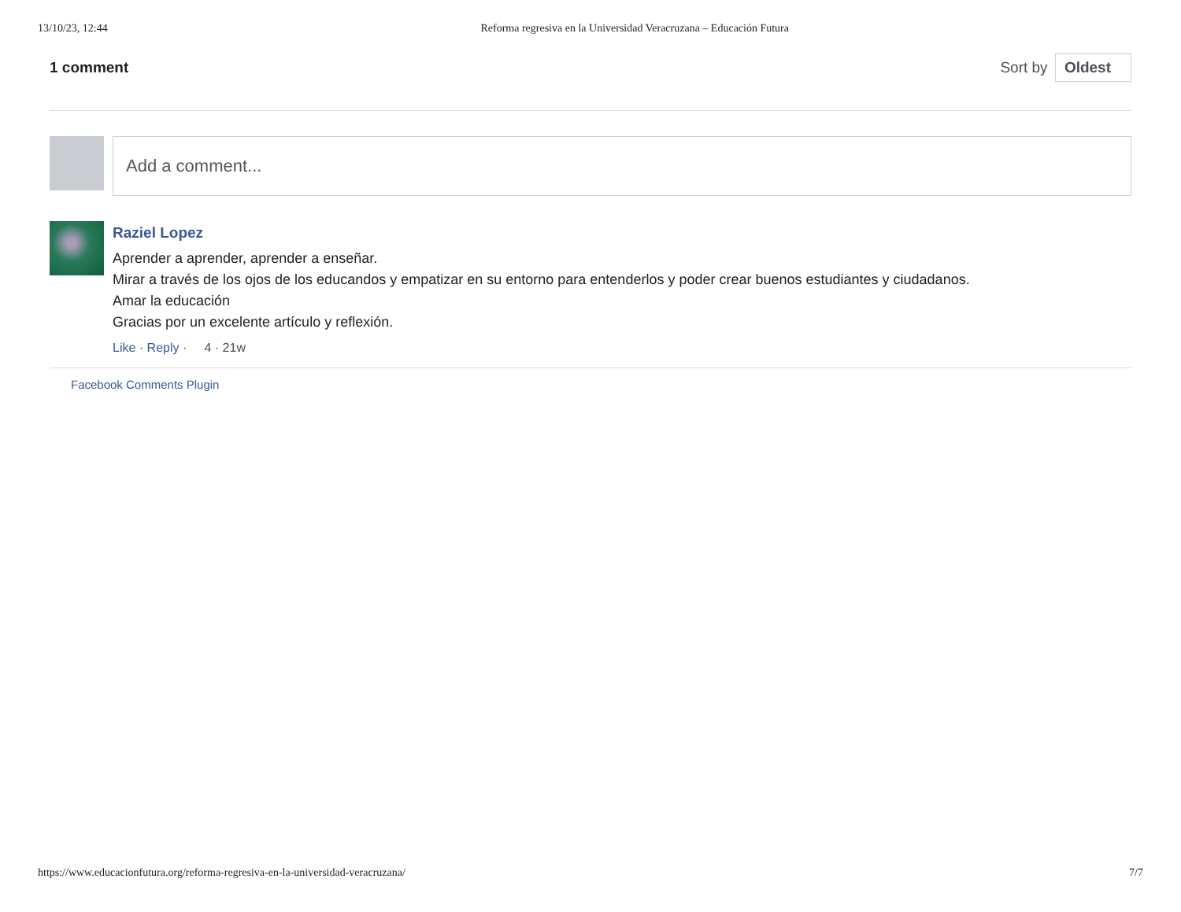13/10/23, 12:44 Reforma regresiva en la Universidad Veracruzana – Educación Futura
1 comment Sort by Oldest
Add a comment...
Raziel Lopez
Aprender a aprender, aprender a enseñar.
Mirar a través de los ojos de los educandos y empatizar en su entorno para entenderlos y poder crear buenos estudiantes y ciudadanos.
Amar la educación
Gracias por un excelente artículo y reflexión.
Like · Reply · 4 · 21w
Facebook Comments Plugin
https://www.educacionfutura.org/reforma-regresiva-en-la-universidad-veracruzana/ 7/7